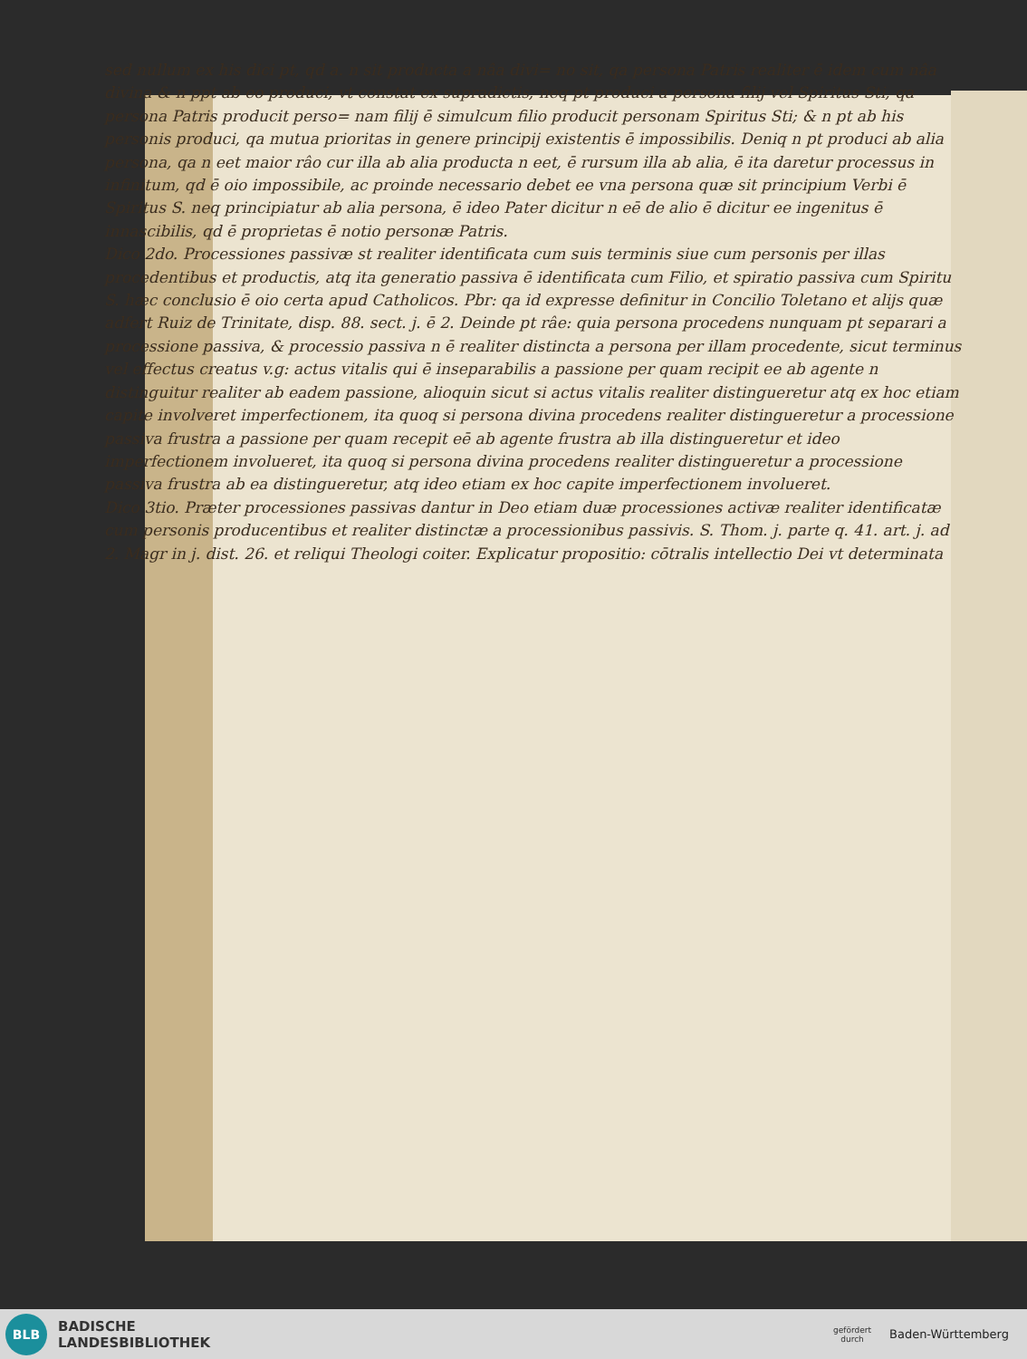sed nullum ex his dici pt, qd a. n sit producta a nâa divi= no sit, qa persona Patris realiter ē idem cum nâa divina & n ppt ab eo produci, vt constat ex supradictis, neq pt produci a persona filij vel Spiritus Sti, qa persona Patris producit perso= nam filij ē simulcum filio producit personam Spiritus Sti; & n pt ab his personis produci, qa mutua prioritas in genere principij existentis ē impossibilis. Deniq n pt produci ab alia persona, qa n eet maior râo cur illa ab alia producta n eet, ē rursum illa ab alia, ē ita daretur processus in infinitum, qd ē oio impossibile, ac proinde necessario debet ee vna persona quæ sit principium Verbi ē Spiritus S. neq principiatur ab alia persona, ē ideo Pater dicitur n eē de alio ē dicitur ee ingenitus ē innascibilis, qd ē proprietas ē notio personæ Patris.
Dico 2do. Processiones passivæ st realiter identificata cum suis terminis siue cum personis per illas procedentibus et productis, atq ita generatio passiva ē identificata cum Filio, et spiratio passiva cum Spiritu S. hæc conclusio ē oio certa apud Catholicos. Pbr: qa id expresse definitur in Concilio Toletano et alijs quæ adfert Ruiz de Trinitate, disp. 88. sect. j. ē 2. Deinde pt râe: quia persona procedens nunquam pt separari a processione passiva, & processio passiva n ē realiter distincta a persona per illam procedente, sicut terminus vel effectus creatus v.g: actus vitalis qui ē inseparabilis a passione per quam recipit ee ab agente n distinguitur realiter ab eadem passione, alioquin sicut si actus vitalis realiter distingueretur atq ex hoc etiam capite involveret imperfectionem, ita quoq si persona divina procedens realiter distingueretur a processione passiva frustra a passione per quam recepit eē ab agente frustra ab illa distingueretur et ideo imperfectionem involueret, ita quoq si persona divina procedens realiter distingueretur a processione passiva frustra ab ea distingueretur, atq ideo etiam ex hoc capite imperfectionem involueret.
Dico 3tio. Præter processiones passivas dantur in Deo etiam duæ processiones activæ realiter identificatæ cum personis producentibus et realiter distinctæ a processionibus passivis. S. Thom. j. parte q. 41. art. j. ad 2. Magr in j. dist. 26. et reliqui Theologi coiter. Explicatur propositio: cōtralis intellectio Dei vt determinata
BLB
BADISCHE
LANDESBIBLIOTHEK
gefördert
durch
Baden-Württemberg